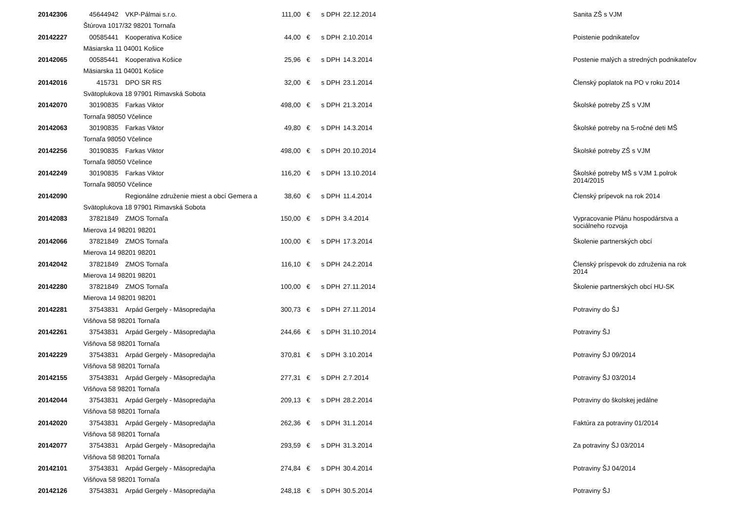| 20142306 | 45644942 | VKP-Pálmai s.r.o. | 111,00 | € | s DPH | 22.12.2014 | Sanita ZŠ s VJM |
| | Štúrova 1017/32 98201 Tornaľa | | | | | | |
| 20142227 | 00585441 | Kooperativa Košice | 44,00 | € | s DPH | 2.10.2014 | Poistenie podnikateľov |
| | Mäsiarska 11 04001 Košice | | | | | | |
| 20142065 | 00585441 | Kooperativa Košice | 25,96 | € | s DPH | 14.3.2014 | Postenie malých a stredných podnikateľov |
| | Mäsiarska 11 04001 Košice | | | | | | |
| 20142016 | 415731 | DPO SR RS | 32,00 | € | s DPH | 23.1.2014 | Členský poplatok na PO v roku 2014 |
| | Svätoplukova 18 97901 Rimavská Sobota | | | | | | |
| 20142070 | 30190835 | Farkas Viktor | 498,00 | € | s DPH | 21.3.2014 | Školské potreby ZŠ s VJM |
| | Tornaľa 98050 Včelince | | | | | | |
| 20142063 | 30190835 | Farkas Viktor | 49,80 | € | s DPH | 14.3.2014 | Školské potreby na 5-ročné deti MŠ |
| | Tornaľa 98050 Včelince | | | | | | |
| 20142256 | 30190835 | Farkas Viktor | 498,00 | € | s DPH | 20.10.2014 | Školské potreby ZŠ s VJM |
| | Tornaľa 98050 Včelince | | | | | | |
| 20142249 | 30190835 | Farkas Viktor | 116,20 | € | s DPH | 13.10.2014 | Školské potreby MŠ s VJM 1.polrok 2014/2015 |
| | Tornaľa 98050 Včelince | | | | | | |
| 20142090 | | Regionálne združenie miest a obcí Gemera a | 38,60 | € | s DPH | 11.4.2014 | Členský prípevok na rok 2014 |
| | Svätoplukova 18 97901 Rimavská Sobota | | | | | | |
| 20142083 | 37821849 | ZMOS Tornaľa | 150,00 | € | s DPH | 3.4.2014 | Vypracovanie Plánu hospodárstva a sociálneho rozvoja |
| | Mierova 14 98201 98201 | | | | | | |
| 20142066 | 37821849 | ZMOS Tornaľa | 100,00 | € | s DPH | 17.3.2014 | Školenie partnerských obcí |
| | Mierova 14 98201 98201 | | | | | | |
| 20142042 | 37821849 | ZMOS Tornaľa | 116,10 | € | s DPH | 24.2.2014 | Členský príspevok do združenia na rok 2014 |
| | Mierova 14 98201 98201 | | | | | | |
| 20142280 | 37821849 | ZMOS Tornaľa | 100,00 | € | s DPH | 27.11.2014 | Školenie partnerských obcí HU-SK |
| | Mierova 14 98201 98201 | | | | | | |
| 20142281 | 37543831 | Arpád Gergely - Mäsopredajňa | 300,73 | € | s DPH | 27.11.2014 | Potraviny do ŠJ |
| | Višňova 58 98201 Tornaľa | | | | | | |
| 20142261 | 37543831 | Arpád Gergely - Mäsopredajňa | 244,66 | € | s DPH | 31.10.2014 | Potraviny ŠJ |
| | Višňova 58 98201 Tornaľa | | | | | | |
| 20142229 | 37543831 | Arpád Gergely - Mäsopredajňa | 370,81 | € | s DPH | 3.10.2014 | Potraviny ŠJ 09/2014 |
| | Višňova 58 98201 Tornaľa | | | | | | |
| 20142155 | 37543831 | Arpád Gergely - Mäsopredajňa | 277,31 | € | s DPH | 2.7.2014 | Potraviny ŠJ 03/2014 |
| | Višňova 58 98201 Tornaľa | | | | | | |
| 20142044 | 37543831 | Arpád Gergely - Mäsopredajňa | 209,13 | € | s DPH | 28.2.2014 | Potraviny do školskej jedálne |
| | Višňova 58 98201 Tornaľa | | | | | | |
| 20142020 | 37543831 | Arpád Gergely - Mäsopredajňa | 262,36 | € | s DPH | 31.1.2014 | Faktúra za potraviny 01/2014 |
| | Višňova 58 98201 Tornaľa | | | | | | |
| 20142077 | 37543831 | Arpád Gergely - Mäsopredajňa | 293,59 | € | s DPH | 31.3.2014 | Za potraviny ŠJ 03/2014 |
| | Višňova 58 98201 Tornaľa | | | | | | |
| 20142101 | 37543831 | Arpád Gergely - Mäsopredajňa | 274,84 | € | s DPH | 30.4.2014 | Potraviny ŠJ 04/2014 |
| | Višňova 58 98201 Tornaľa | | | | | | |
| 20142126 | 37543831 | Arpád Gergely - Mäsopredajňa | 248,18 | € | s DPH | 30.5.2014 | Potraviny ŠJ |